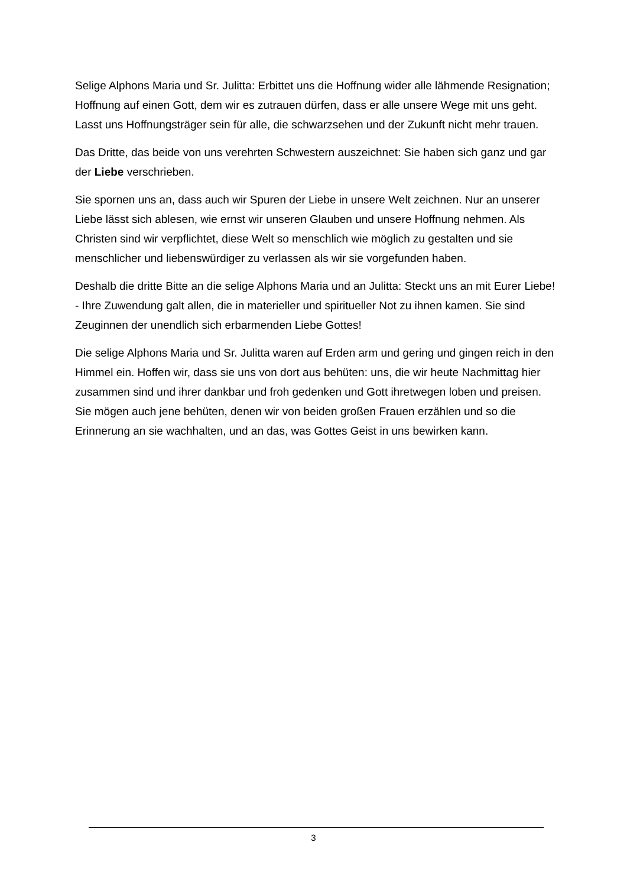Selige Alphons Maria und Sr. Julitta: Erbittet uns die Hoffnung wider alle lähmende Resignation; Hoffnung auf einen Gott, dem wir es zutrauen dürfen, dass er alle unsere Wege mit uns geht. Lasst uns Hoffnungsträger sein für alle, die schwarzsehen und der Zukunft nicht mehr trauen.
Das Dritte, das beide von uns verehrten Schwestern auszeichnet: Sie haben sich ganz und gar der Liebe verschrieben.
Sie spornen uns an, dass auch wir Spuren der Liebe in unsere Welt zeichnen. Nur an unserer Liebe lässt sich ablesen, wie ernst wir unseren Glauben und unsere Hoffnung nehmen. Als Christen sind wir verpflichtet, diese Welt so menschlich wie möglich zu gestalten und sie menschlicher und liebenswürdiger zu verlassen als wir sie vorgefunden haben.
Deshalb die dritte Bitte an die selige Alphons Maria und an Julitta: Steckt uns an mit Eurer Liebe! - Ihre Zuwendung galt allen, die in materieller und spiritueller Not zu ihnen kamen. Sie sind Zeuginnen der unendlich sich erbarmenden Liebe Gottes!
Die selige Alphons Maria und Sr. Julitta waren auf Erden arm und gering und gingen reich in den Himmel ein. Hoffen wir, dass sie uns von dort aus behüten: uns, die wir heute Nachmittag hier zusammen sind und ihrer dankbar und froh gedenken und Gott ihretwegen loben und preisen. Sie mögen auch jene behüten, denen wir von beiden großen Frauen erzählen und so die Erinnerung an sie wachhalten, und an das, was Gottes Geist in uns bewirken kann.
3